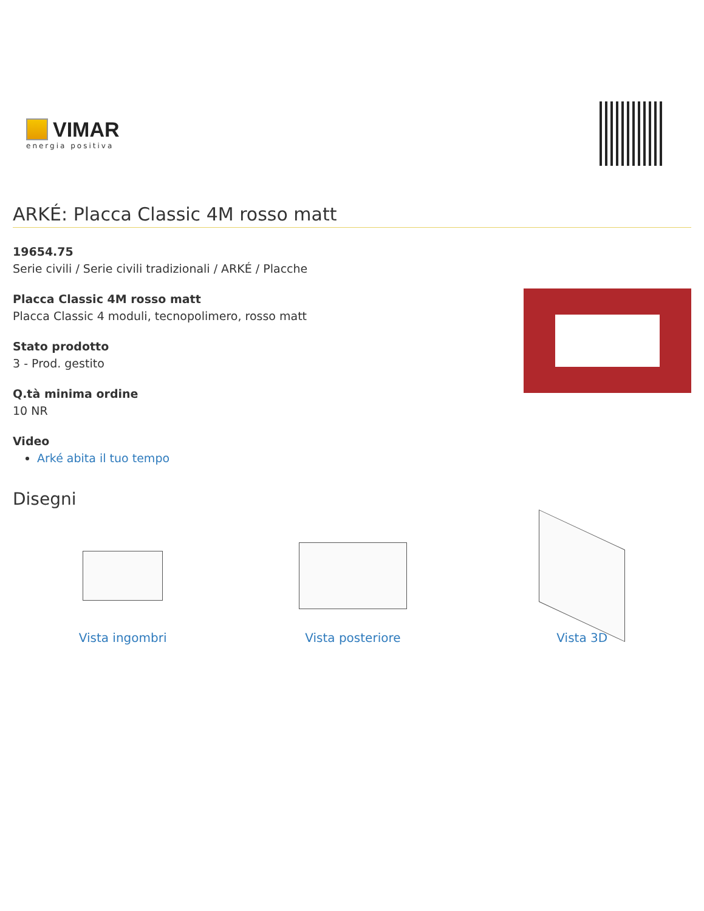VIMAR
energia positiva
ARKÉ: Placca Classic 4M rosso matt
19654.75
Serie civili / Serie civili tradizionali / ARKÉ / Placche
Placca Classic 4M rosso matt
Placca Classic 4 moduli, tecnopolimero, rosso matt
Stato prodotto
3 - Prod. gestito
Q.tà minima ordine
10 NR
Video
Arké abita il tuo tempo
Disegni
Vista ingombri Vista posteriore Vista 3D